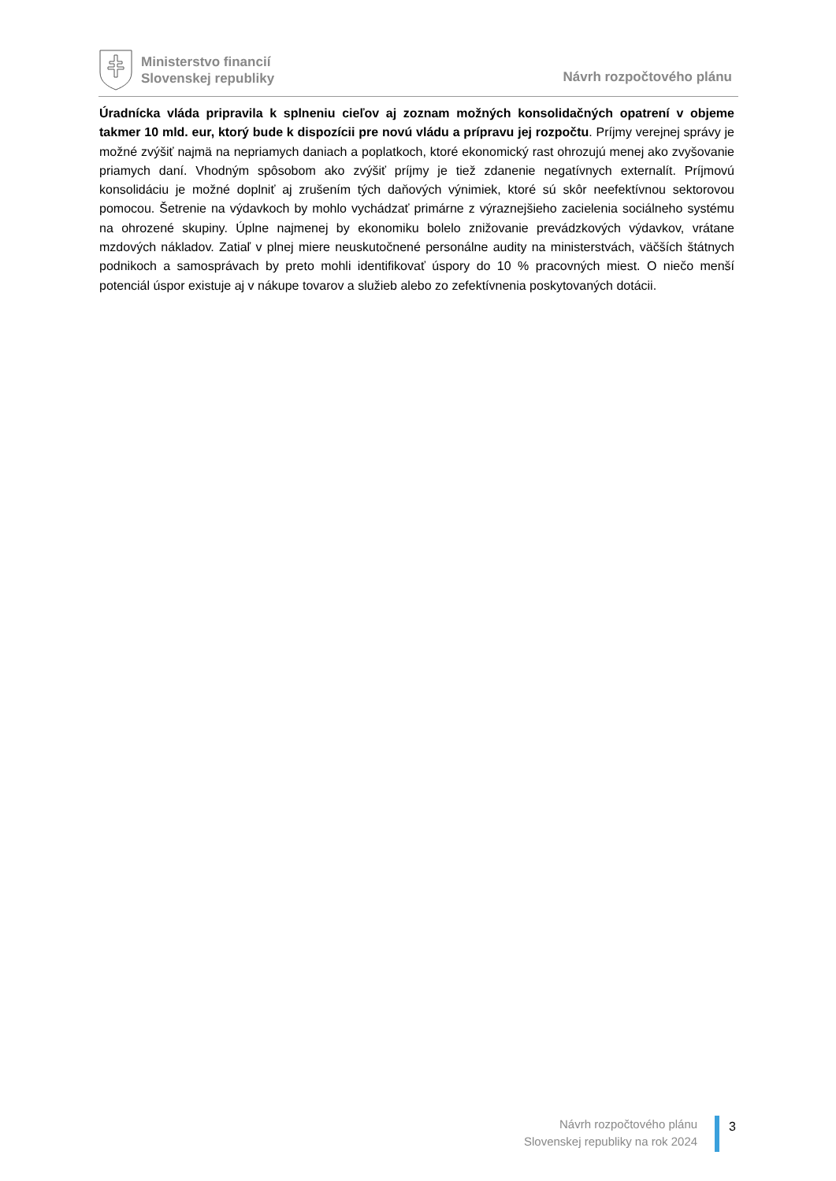Ministerstvo financií
Slovenskej republiky
Návrh rozpočtového plánu
Úradnícka vláda pripravila k splneniu cieľov aj zoznam možných konsolidačných opatrení v objeme takmer 10 mld. eur, ktorý bude k dispozícii pre novú vládu a prípravu jej rozpočtu. Príjmy verejnej správy je možné zvýšiť najmä na nepriamych daniach a poplatkoch, ktoré ekonomický rast ohrozujú menej ako zvyšovanie priamych daní. Vhodným spôsobom ako zvýšiť príjmy je tiež zdanenie negatívnych externalít. Príjmovú konsolidáciu je možné doplniť aj zrušením tých daňových výnimiek, ktoré sú skôr neefektívnou sektorovou pomocou. Šetrenie na výdavkoch by mohlo vychádzať primárne z výraznejšieho zacielenia sociálneho systému na ohrozené skupiny. Úplne najmenej by ekonomiku bolelo znižovanie prevádzkových výdavkov, vrátane mzdových nákladov. Zatiaľ v plnej miere neuskutočnené personálne audity na ministerstvách, väčších štátnych podnikoch a samosprávach by preto mohli identifikovať úspory do 10 % pracovných miest. O niečo menší potenciál úspor existuje aj v nákupe tovarov a služieb alebo zo zefektívnenia poskytovaných dotácii.
Návrh rozpočtového plánu
Slovenskej republiky na rok 2024
3